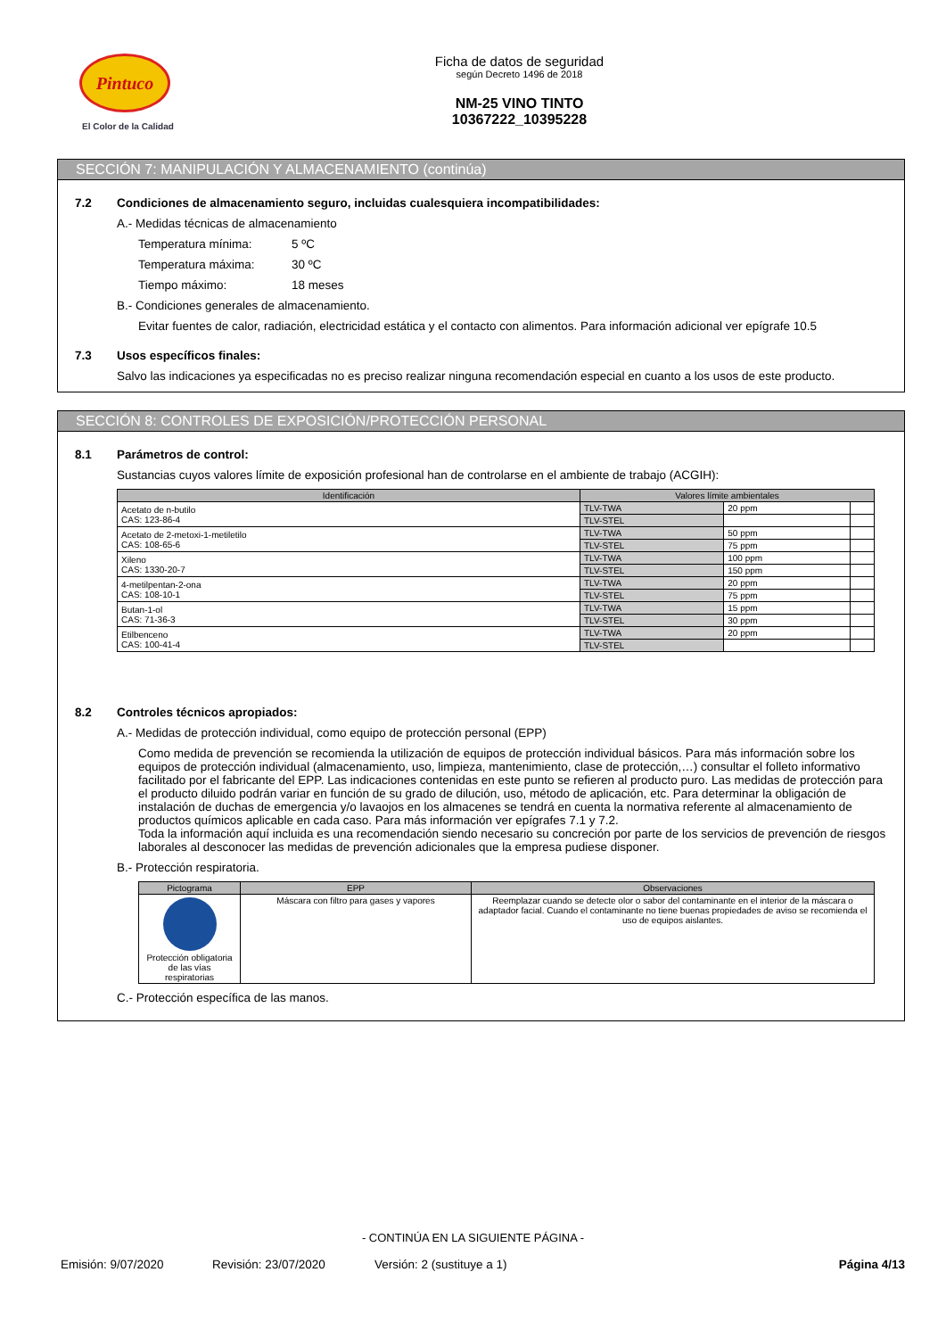Pintuco
El Color de la Calidad
Ficha de datos de seguridad
según Decreto 1496 de 2018
NM-25 VINO TINTO
10367222_10395228
SECCIÓN 7: MANIPULACIÓN Y ALMACENAMIENTO (continúa)
7.2 Condiciones de almacenamiento seguro, incluidas cualesquiera incompatibilidades:
A.- Medidas técnicas de almacenamiento
Temperatura mínima: 5 ºC
Temperatura máxima: 30 ºC
Tiempo máximo: 18 meses
B.- Condiciones generales de almacenamiento.
Evitar fuentes de calor, radiación, electricidad estática y el contacto con alimentos. Para información adicional ver epígrafe 10.5
7.3 Usos específicos finales:
Salvo las indicaciones ya especificadas no es preciso realizar ninguna recomendación especial en cuanto a los usos de este producto.
SECCIÓN 8: CONTROLES DE EXPOSICIÓN/PROTECCIÓN PERSONAL
8.1 Parámetros de control:
Sustancias cuyos valores límite de exposición profesional han de controlarse en el ambiente de trabajo (ACGIH):
| Identificación | Valores límite ambientales | | |
| --- | --- | --- | --- |
| Acetato de n-butilo CAS: 123-86-4 | TLV-TWA | 20 ppm | |
| | TLV-STEL | | |
| Acetato de 2-metoxi-1-metiletilo CAS: 108-65-6 | TLV-TWA | 50 ppm | |
| | TLV-STEL | 75 ppm | |
| Xileno CAS: 1330-20-7 | TLV-TWA | 100 ppm | |
| | TLV-STEL | 150 ppm | |
| 4-metilpentan-2-ona CAS: 108-10-1 | TLV-TWA | 20 ppm | |
| | TLV-STEL | 75 ppm | |
| Butan-1-ol CAS: 71-36-3 | TLV-TWA | 15 ppm | |
| | TLV-STEL | 30 ppm | |
| Etilbenceno CAS: 100-41-4 | TLV-TWA | 20 ppm | |
| | TLV-STEL | | |
8.2 Controles técnicos apropiados:
A.- Medidas de protección individual, como equipo de protección personal (EPP)
Como medida de prevención se recomienda la utilización de equipos de protección individual básicos. Para más información sobre los equipos de protección individual (almacenamiento, uso, limpieza, mantenimiento, clase de protección,…) consultar el folleto informativo facilitado por el fabricante del EPP. Las indicaciones contenidas en este punto se refieren al producto puro. Las medidas de protección para el producto diluido podrán variar en función de su grado de dilución, uso, método de aplicación, etc. Para determinar la obligación de instalación de duchas de emergencia y/o lavaojos en los almacenes se tendrá en cuenta la normativa referente al almacenamiento de productos químicos aplicable en cada caso. Para más información ver epígrafes 7.1 y 7.2.
Toda la información aquí incluida es una recomendación siendo necesario su concreción por parte de los servicios de prevención de riesgos laborales al desconocer las medidas de prevención adicionales que la empresa pudiese disponer.
B.- Protección respiratoria.
| Pictograma | EPP | Observaciones |
| --- | --- | --- |
| Protección obligatoria de las vías respiratorias | Máscara con filtro para gases y vapores | Reemplazar cuando se detecte olor o sabor del contaminante en el interior de la máscara o adaptador facial. Cuando el contaminante no tiene buenas propiedades de aviso se recomienda el uso de equipos aislantes. |
C.- Protección específica de las manos.
- CONTINÚA EN LA SIGUIENTE PÁGINA -
Emisión: 9/07/2020 Revisión: 23/07/2020 Versión: 2 (sustituye a 1) Página 4/13